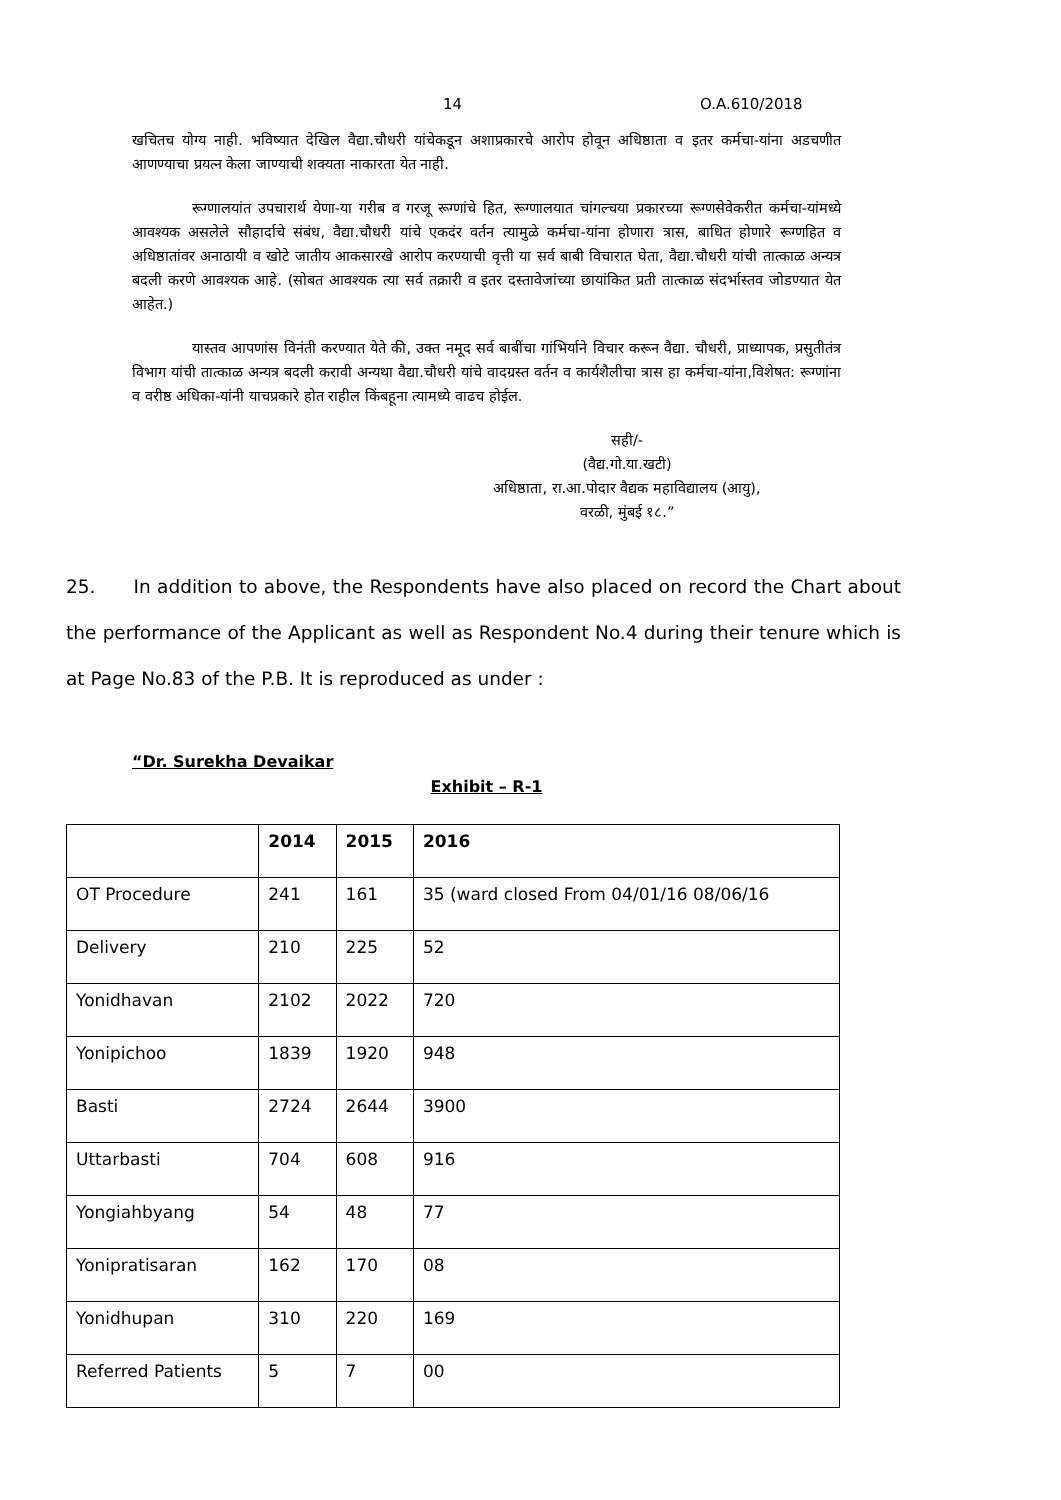14 O.A.610/2018
खचितच योग्य नाही. भविष्यात देखिल वैद्या.चौधरी यांचेकडून अशाप्रकारचे आरोप होवून अधिष्ठाता व इतर कर्मचा-यांना अडचणीत आणण्याचा प्रयत्न केला जाण्याची शक्यता नाकारता येत नाही.
रूग्णालयांत उपचारार्थ येणा-या गरीब व गरजू रूग्णांचे हित, रूग्णालयात चांगल्चया प्रकारच्या रूग्णसेवेकरीत कर्मचा-यांमध्ये आवश्यक असलेले सौहार्दाचे संबंध, वैद्या.चौधरी यांचे एकदंर वर्तन त्यामुळे कर्मचा-यांना होणारा त्रास, बाधित होणारे रूग्णहित व अधिष्ठातांवर अनाठायी व खोटे जातीय आकसारखे आरोप करण्याची वृत्ती या सर्व बाबी विचारात घेता, वैद्या.चौधरी यांची तात्काळ अन्यत्र बदली करणे आवश्यक आहे. (सोबत आवश्यक त्या सर्व तक्रारी व इतर दस्तावेजांच्या छायांकित प्रती तात्काळ संदर्भास्तव जोडण्यात येत आहेत.)
यास्तव आपणांस विनंती करण्यात येते की, उक्त नमूद सर्व बाबींचा गांभिर्याने विचार करून वैद्या. चौधरी, प्राध्यापक, प्रसुतीतंत्र विभाग यांची तात्काळ अन्यत्र बदली करावी अन्यथा वैद्या.चौधरी यांचे वादग्रस्त वर्तन व कार्यशैलीचा त्रास हा कर्मचा-यांना,विशेषत: रूग्णांना व वरीष्ठ अधिका-यांनी याचप्रकारे होत राहील किंबहूना त्यामध्ये वाढच होईल.
सही/-
(वैद्य.गो.या.खटी)
अधिष्ठाता, रा.आ.पोदार वैद्यक महाविद्यालय (आयु),
वरळी, मुंबई १८.”
25. In addition to above, the Respondents have also placed on record the Chart about the performance of the Applicant as well as Respondent No.4 during their tenure which is at Page No.83 of the P.B. It is reproduced as under :
“Dr. Surekha Devaikar
Exhibit – R-1
| | 2014 | 2015 | 2016 |
| --- | --- | --- | --- |
| OT Procedure | 241 | 161 | 35 (ward closed From 04/01/16 08/06/16 |
| Delivery | 210 | 225 | 52 |
| Yonidhavan | 2102 | 2022 | 720 |
| Yonipichoo | 1839 | 1920 | 948 |
| Basti | 2724 | 2644 | 3900 |
| Uttarbasti | 704 | 608 | 916 |
| Yongiahbyang | 54 | 48 | 77 |
| Yonipratisaran | 162 | 170 | 08 |
| Yonidhupan | 310 | 220 | 169 |
| Referred Patients | 5 | 7 | 00 |